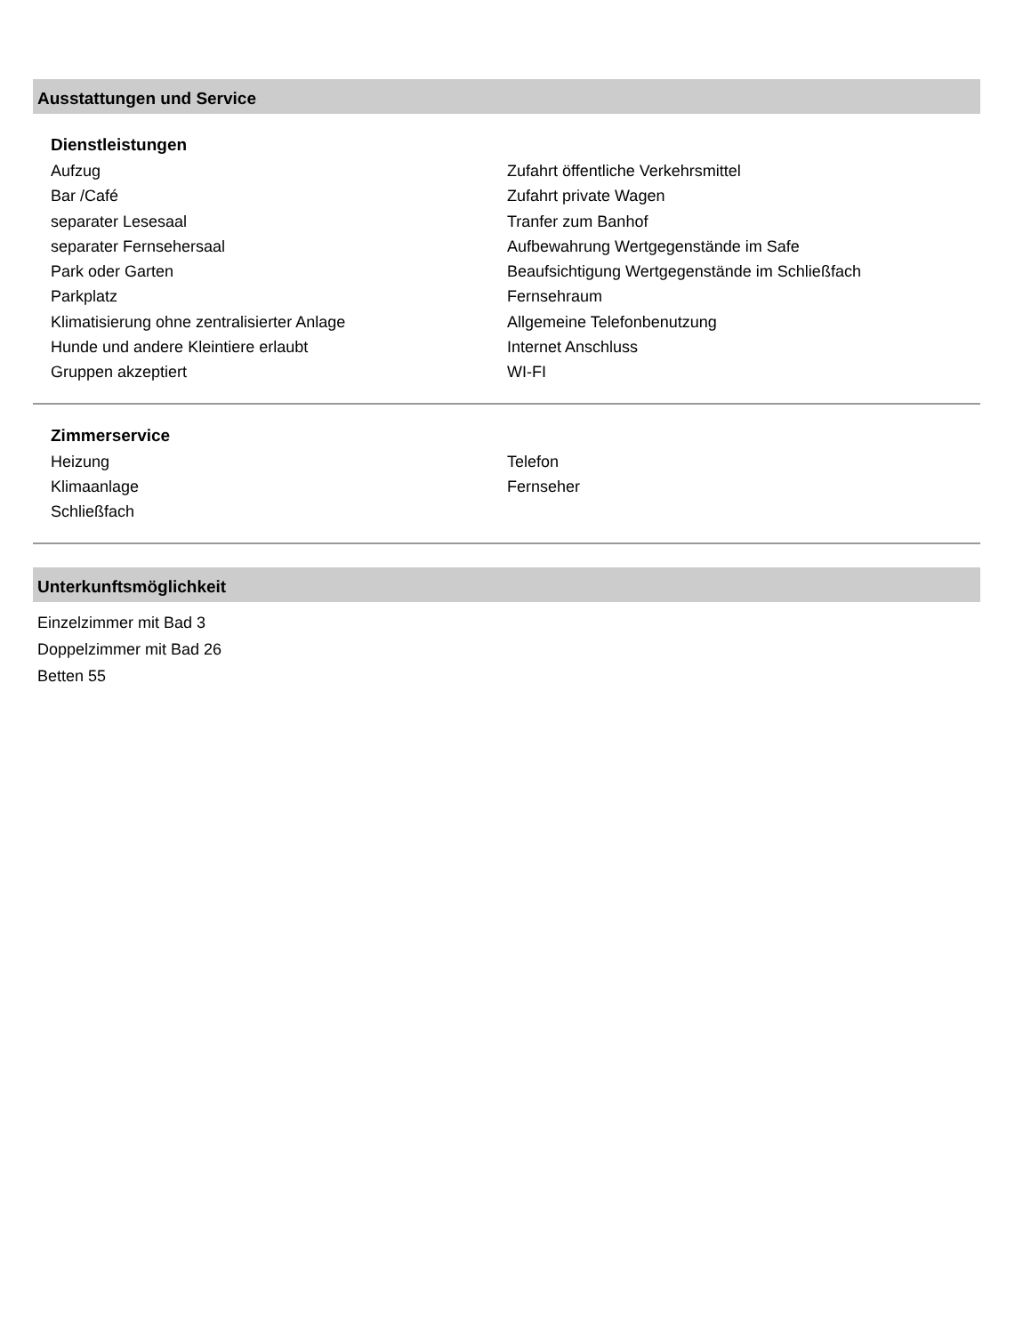Ausstattungen und Service
Dienstleistungen
Aufzug
Bar /Café
separater Lesesaal
separater Fernsehersaal
Park oder Garten
Parkplatz
Klimatisierung ohne zentralisierter Anlage
Hunde und andere Kleintiere erlaubt
Gruppen akzeptiert
Zufahrt öffentliche Verkehrsmittel
Zufahrt private Wagen
Tranfer zum Banhof
Aufbewahrung Wertgegenstände im Safe
Beaufsichtigung Wertgegenstände im Schließfach
Fernsehraum
Allgemeine Telefonbenutzung
Internet Anschluss
WI-FI
Zimmerservice
Heizung
Klimaanlage
Schließfach
Telefon
Fernseher
Unterkunftsmöglichkeit
Einzelzimmer mit Bad 3
Doppelzimmer mit Bad 26
Betten 55